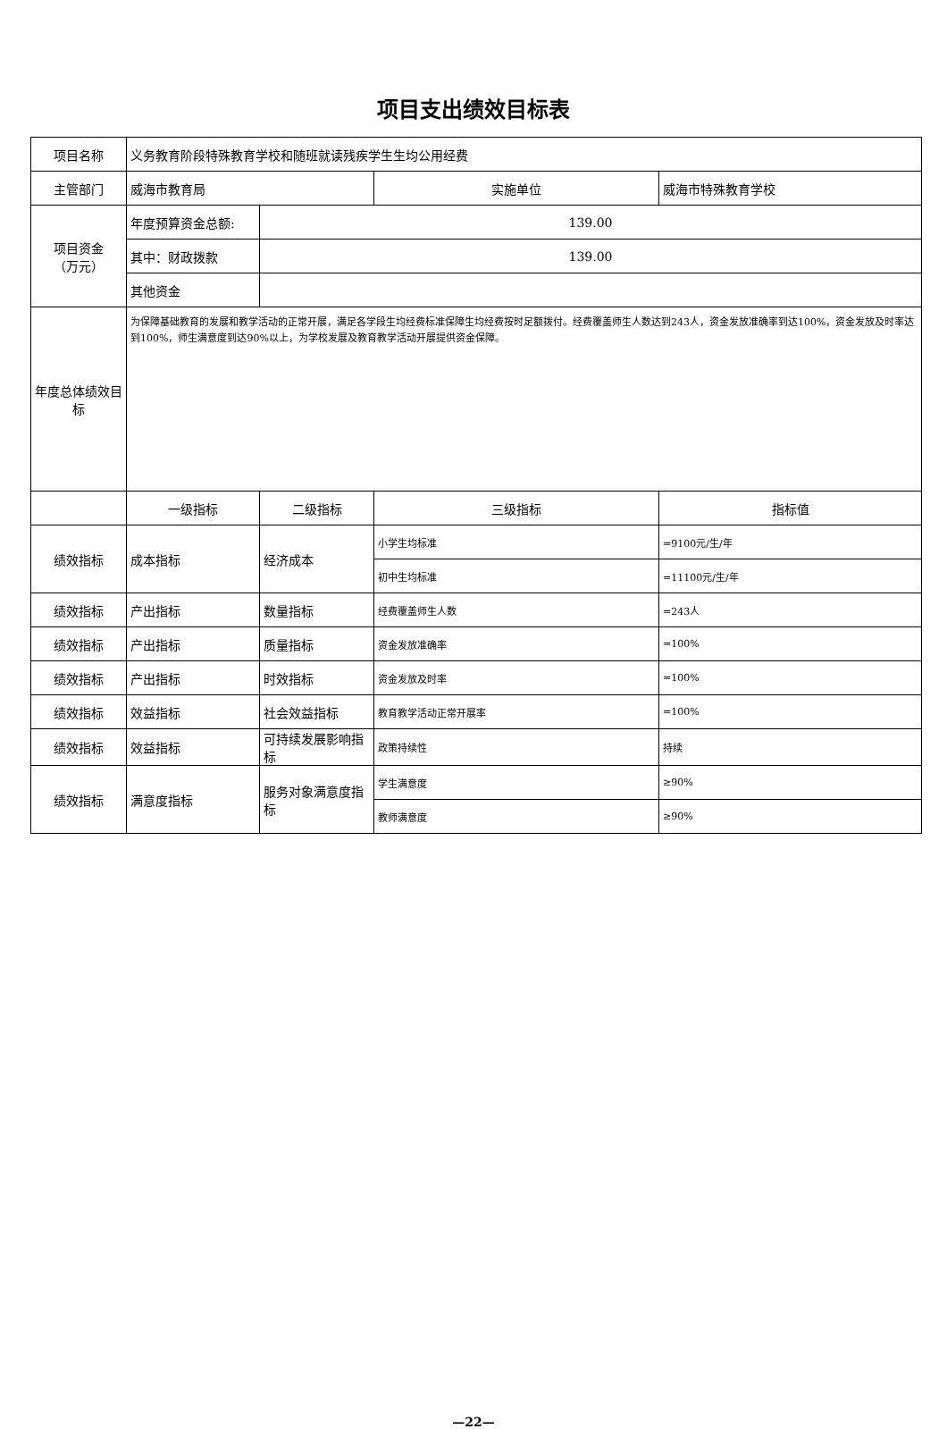项目支出绩效目标表
| 项目名称 | 义务教育阶段特殊教育学校和随班就读残疾学生生均公用经费 | | | |
| 主管部门 | 威海市教育局 | | 实施单位 | 威海市特殊教育学校 |
| 项目资金 （万元） | 年度预算资金总额: | 139.00 | | |
| | 其中：财政拨款 | 139.00 | | |
| | 其他资金 | | | |
| 年度总体绩效目标 | 为保障基础教育的发展和教学活动的正常开展，满足各学段生均经费标准保障生均经费按时足额拨付。经费覆盖师生人数达到243人，资金发放准确率到达100%，资金发放及时率达到100%，师生满意度到达90%以上，为学校发展及教育教学活动开展提供资金保障。 | | | |
| | 一级指标 | 二级指标 | 三级指标 | 指标值 |
| 绩效指标 | 成本指标 | 经济成本 | 小学生均标准 | =9100元/生/年 |
| | | | 初中生均标准 | =11100元/生/年 |
| 绩效指标 | 产出指标 | 数量指标 | 经费覆盖师生人数 | =243人 |
| 绩效指标 | 产出指标 | 质量指标 | 资金发放准确率 | =100% |
| 绩效指标 | 产出指标 | 时效指标 | 资金发放及时率 | =100% |
| 绩效指标 | 效益指标 | 社会效益指标 | 教育教学活动正常开展率 | =100% |
| 绩效指标 | 效益指标 | 可持续发展影响指标 | 政策持续性 | 持续 |
| 绩效指标 | 满意度指标 | 服务对象满意度指标 | 学生满意度 | ≥90% |
| | | | 教师满意度 | ≥90% |
—22—